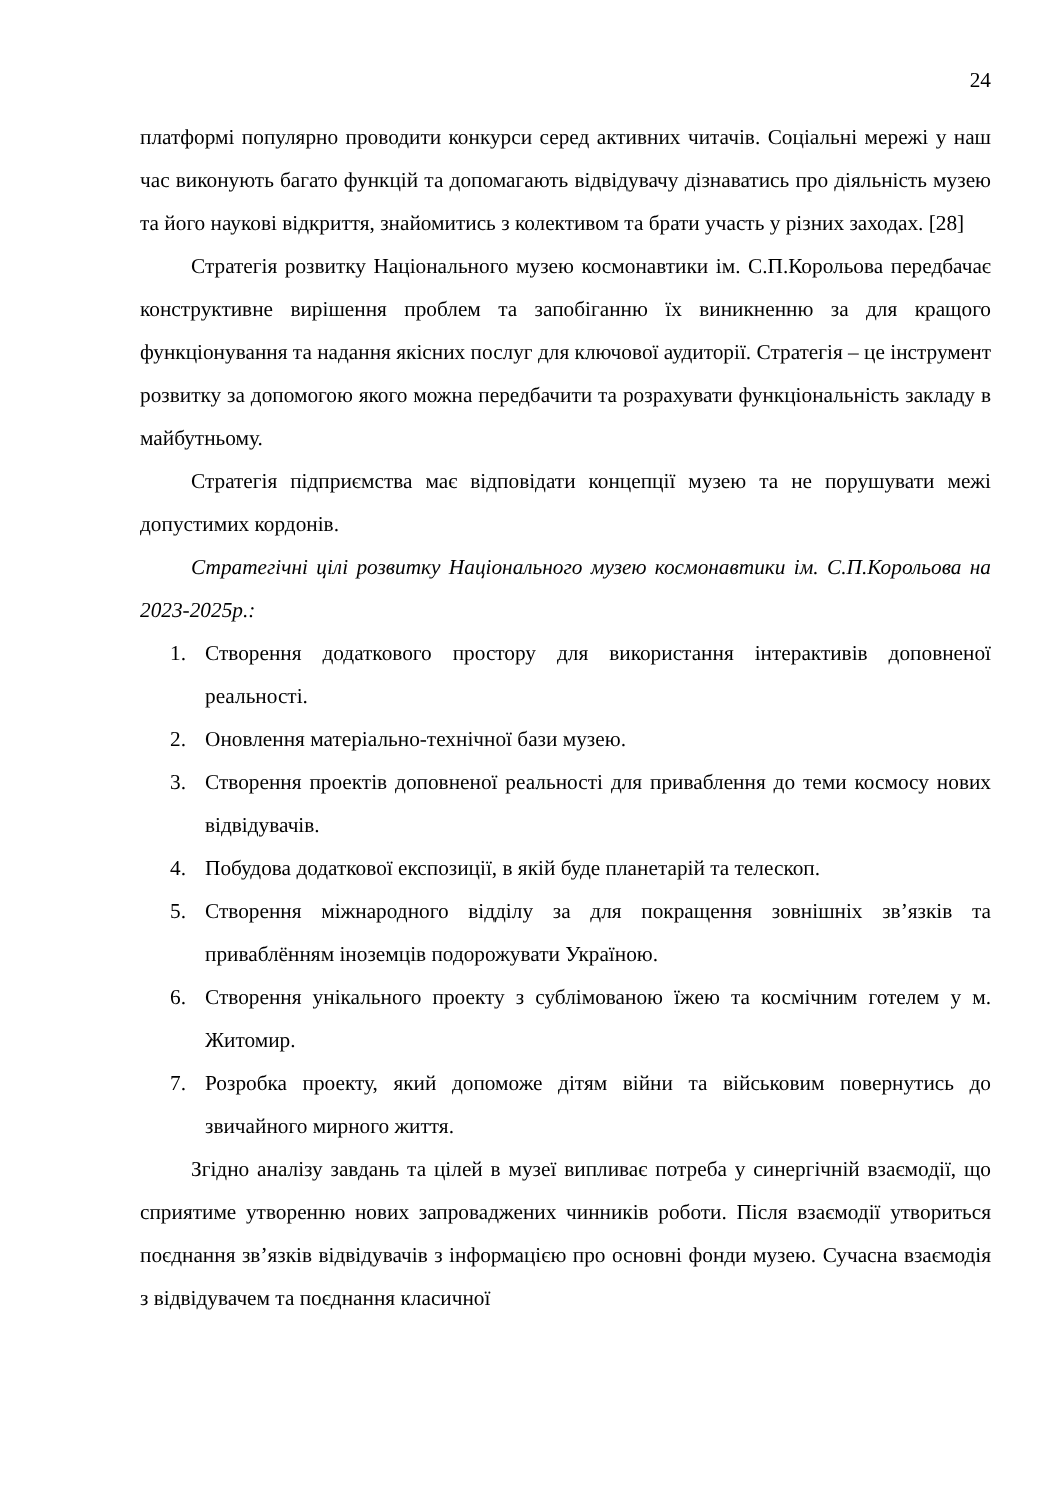24
платформі популярно проводити конкурси серед активних читачів. Соціальні мережі у наш час виконують багато функцій та допомагають відвідувачу дізнаватись про діяльність музею та його наукові відкриття, знайомитись з колективом та брати участь у різних заходах. [28]
Стратегія розвитку Національного музею космонавтики ім. С.П.Корольова передбачає конструктивне вирішення проблем та запобіганню їх виникненню за для кращого функціонування та надання якісних послуг для ключової аудиторії. Стратегія – це інструмент розвитку за допомогою якого можна передбачити та розрахувати функціональність закладу в майбутньому.
Стратегія підприємства має відповідати концепції музею та не порушувати межі допустимих кордонів.
Стратегічні цілі розвитку Національного музею космонавтики ім. С.П.Корольова на 2023-2025р.:
1. Створення додаткового простору для використання інтерактивів доповненої реальності.
2. Оновлення матеріально-технічної бази музею.
3. Створення проектів доповненої реальності для приваблення до теми космосу нових відвідувачів.
4. Побудова додаткової експозиції, в якій буде планетарій та телескоп.
5. Створення міжнародного відділу за для покращення зовнішніх зв’язків та приваблённям іноземців подорожувати Україною.
6. Створення унікального проекту з сублімованою їжею та космічним готелем у м. Житомир.
7. Розробка проекту, який допоможе дітям війни та військовим повернутись до звичайного мирного життя.
Згідно аналізу завдань та цілей в музеї випливає потреба у синергічній взаємодії, що сприятиме утворенню нових запроваджених чинників роботи. Після взаємодії утвориться поєднання зв’язків відвідувачів з інформацією про основні фонди музею. Сучасна взаємодія з відвідувачем та поєднання класичної